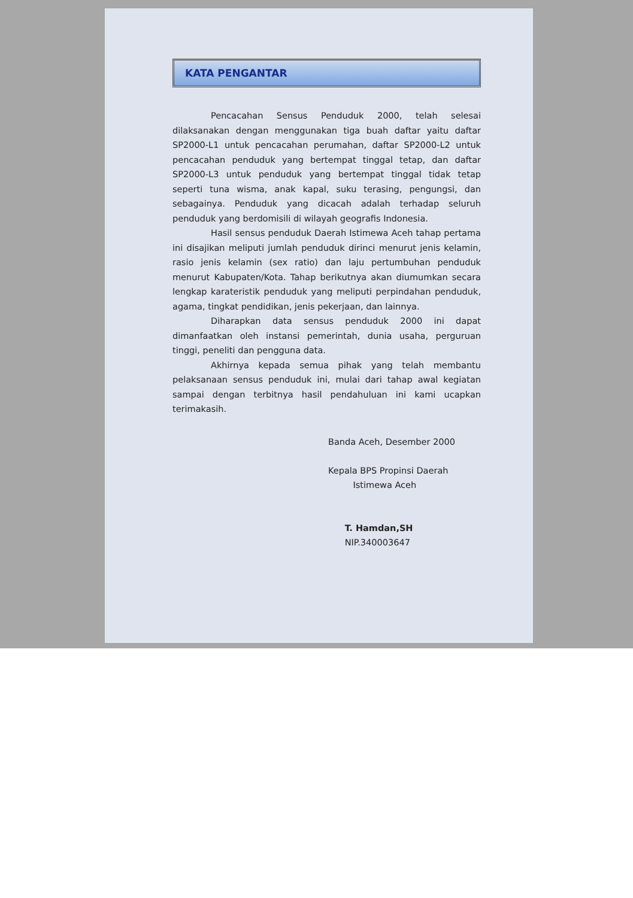KATA PENGANTAR
Pencacahan Sensus Penduduk 2000, telah selesai dilaksanakan dengan menggunakan tiga buah daftar yaitu daftar SP2000-L1 untuk pencacahan perumahan, daftar SP2000-L2 untuk pencacahan penduduk yang bertempat tinggal tetap, dan daftar SP2000-L3 untuk penduduk yang bertempat tinggal tidak tetap seperti tuna wisma, anak kapal, suku terasing, pengungsi, dan sebagainya. Penduduk yang dicacah adalah terhadap seluruh penduduk yang berdomisili di wilayah geografis Indonesia.
Hasil sensus penduduk Daerah Istimewa Aceh tahap pertama ini disajikan meliputi jumlah penduduk dirinci menurut jenis kelamin, rasio jenis kelamin (sex ratio) dan laju pertumbuhan penduduk menurut Kabupaten/Kota. Tahap berikutnya akan diumumkan secara lengkap karateristik penduduk yang meliputi perpindahan penduduk, agama, tingkat pendidikan, jenis pekerjaan, dan lainnya.
Diharapkan data sensus penduduk 2000 ini dapat dimanfaatkan oleh instansi pemerintah, dunia usaha, perguruan tinggi, peneliti dan pengguna data.
Akhirnya kepada semua pihak yang telah membantu pelaksanaan sensus penduduk ini, mulai dari tahap awal kegiatan sampai dengan terbitnya hasil pendahuluan ini kami ucapkan terimakasih.
Banda Aceh, Desember 2000
Kepala BPS Propinsi Daerah
Istimewa Aceh
T. Hamdan,SH
NIP.340003647